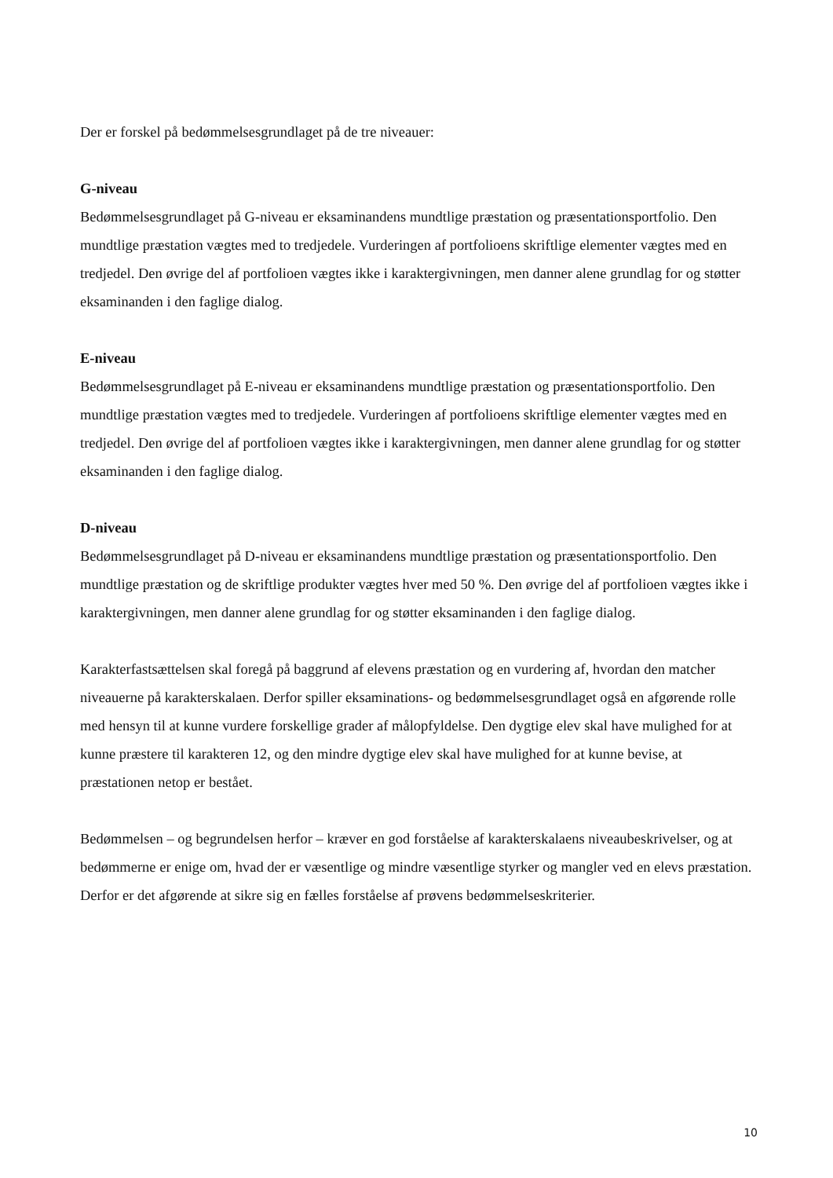Der er forskel på bedømmelsesgrundlaget på de tre niveauer:
G-niveau
Bedømmelsesgrundlaget på G-niveau er eksaminandens mundtlige præstation og præsentationsportfolio. Den mundtlige præstation vægtes med to tredjedele. Vurderingen af portfolioens skriftlige elementer vægtes med en tredjedel. Den øvrige del af portfolioen vægtes ikke i karaktergivningen, men danner alene grundlag for og støtter eksaminanden i den faglige dialog.
E-niveau
Bedømmelsesgrundlaget på E-niveau er eksaminandens mundtlige præstation og præsentationsportfolio. Den mundtlige præstation vægtes med to tredjedele. Vurderingen af portfolioens skriftlige elementer vægtes med en tredjedel. Den øvrige del af portfolioen vægtes ikke i karaktergivningen, men danner alene grundlag for og støtter eksaminanden i den faglige dialog.
D-niveau
Bedømmelsesgrundlaget på D-niveau er eksaminandens mundtlige præstation og præsentationsportfolio. Den mundtlige præstation og de skriftlige produkter vægtes hver med 50 %. Den øvrige del af portfolioen vægtes ikke i karaktergivningen, men danner alene grundlag for og støtter eksaminanden i den faglige dialog.
Karakterfastsættelsen skal foregå på baggrund af elevens præstation og en vurdering af, hvordan den matcher niveauerne på karakterskalaen. Derfor spiller eksaminations- og bedømmelsesgrundlaget også en afgørende rolle med hensyn til at kunne vurdere forskellige grader af målopfyldelse. Den dygtige elev skal have mulighed for at kunne præstere til karakteren 12, og den mindre dygtige elev skal have mulighed for at kunne bevise, at præstationen netop er bestået.
Bedømmelsen – og begrundelsen herfor – kræver en god forståelse af karakterskalaens niveaubeskrivelser, og at bedømmerne er enige om, hvad der er væsentlige og mindre væsentlige styrker og mangler ved en elevs præstation. Derfor er det afgørende at sikre sig en fælles forståelse af prøvens bedømmelseskriterier.
10